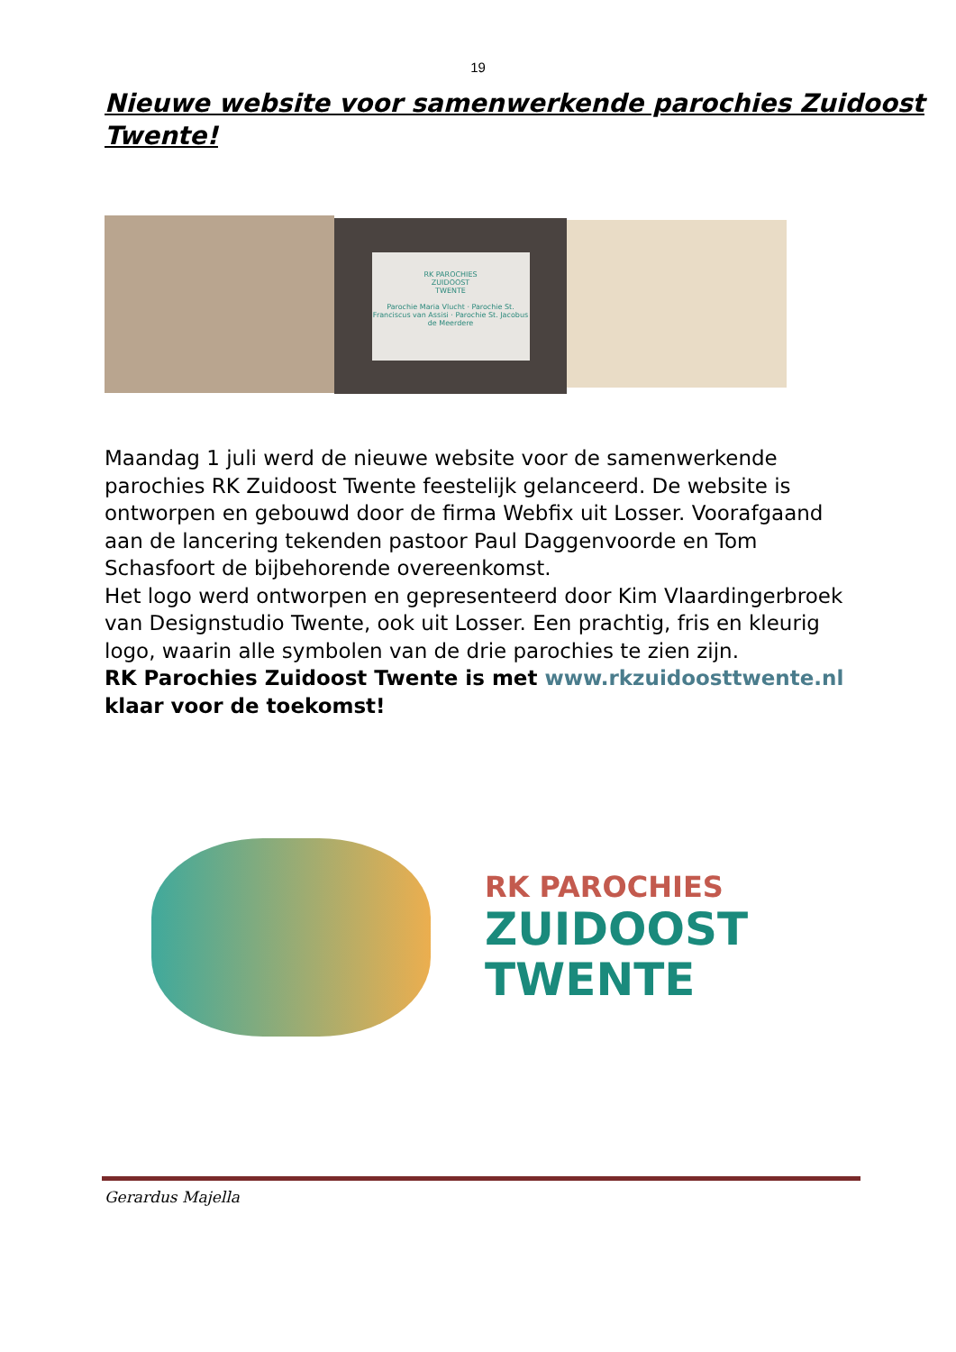19
Nieuwe website voor samenwerkende parochies Zuidoost Twente!
RK PAROCHIES
ZUIDOOST
TWENTE
Parochie Maria Vlucht · Parochie St. Franciscus van Assisi · Parochie St. Jacobus de Meerdere
Maandag 1 juli werd de nieuwe website voor de samenwerkende parochies RK Zuidoost Twente feestelijk gelanceerd. De website is ontworpen en gebouwd door de firma Webfix uit Losser. Voorafgaand aan de lancering tekenden pastoor Paul Daggenvoorde en Tom Schasfoort de bijbehorende overeenkomst.
Het logo werd ontworpen en gepresenteerd door Kim Vlaardingerbroek van Designstudio Twente, ook uit Losser. Een prachtig, fris en kleurig logo, waarin alle symbolen van de drie parochies te zien zijn.
RK Parochies Zuidoost Twente is met www.rkzuidoosttwente.nl klaar voor de toekomst!
RK PAROCHIES
ZUIDOOST
TWENTE
Gerardus Majella